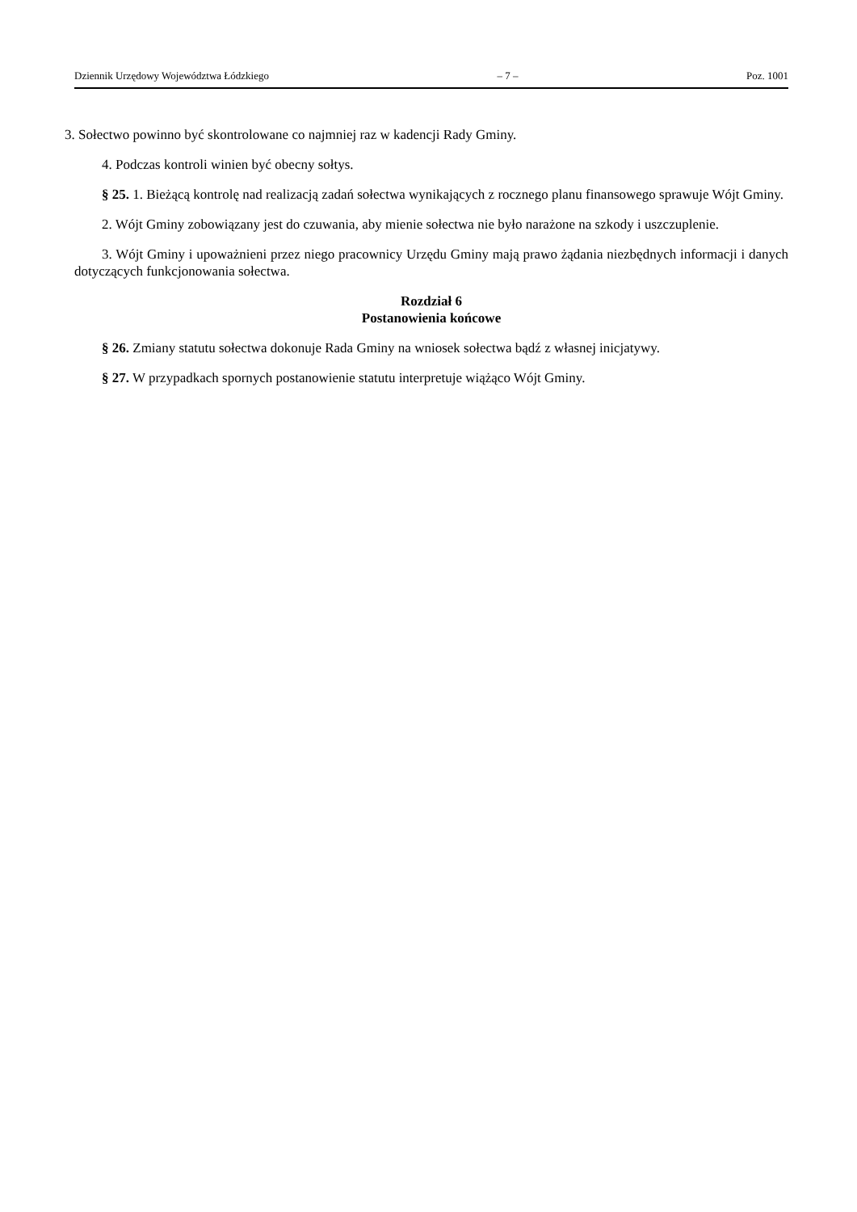Dziennik Urzędowy Województwa Łódzkiego – 7 – Poz. 1001
3. Sołectwo powinno być skontrolowane co najmniej raz w kadencji Rady Gminy.
4. Podczas kontroli winien być obecny sołtys.
§ 25. 1. Bieżącą kontrolę nad realizacją zadań sołectwa wynikających z rocznego planu finansowego sprawuje Wójt Gminy.
2. Wójt Gminy zobowiązany jest do czuwania, aby mienie sołectwa nie było narażone na szkody i uszczuplenie.
3. Wójt Gminy i upoważnieni przez niego pracownicy Urzędu Gminy mają prawo żądania niezbędnych informacji i danych dotyczących funkcjonowania sołectwa.
Rozdział 6
Postanowienia końcowe
§ 26. Zmiany statutu sołectwa dokonuje Rada Gminy na wniosek sołectwa bądź z własnej inicjatywy.
§ 27. W przypadkach spornych postanowienie statutu interpretuje wiążąco Wójt Gminy.